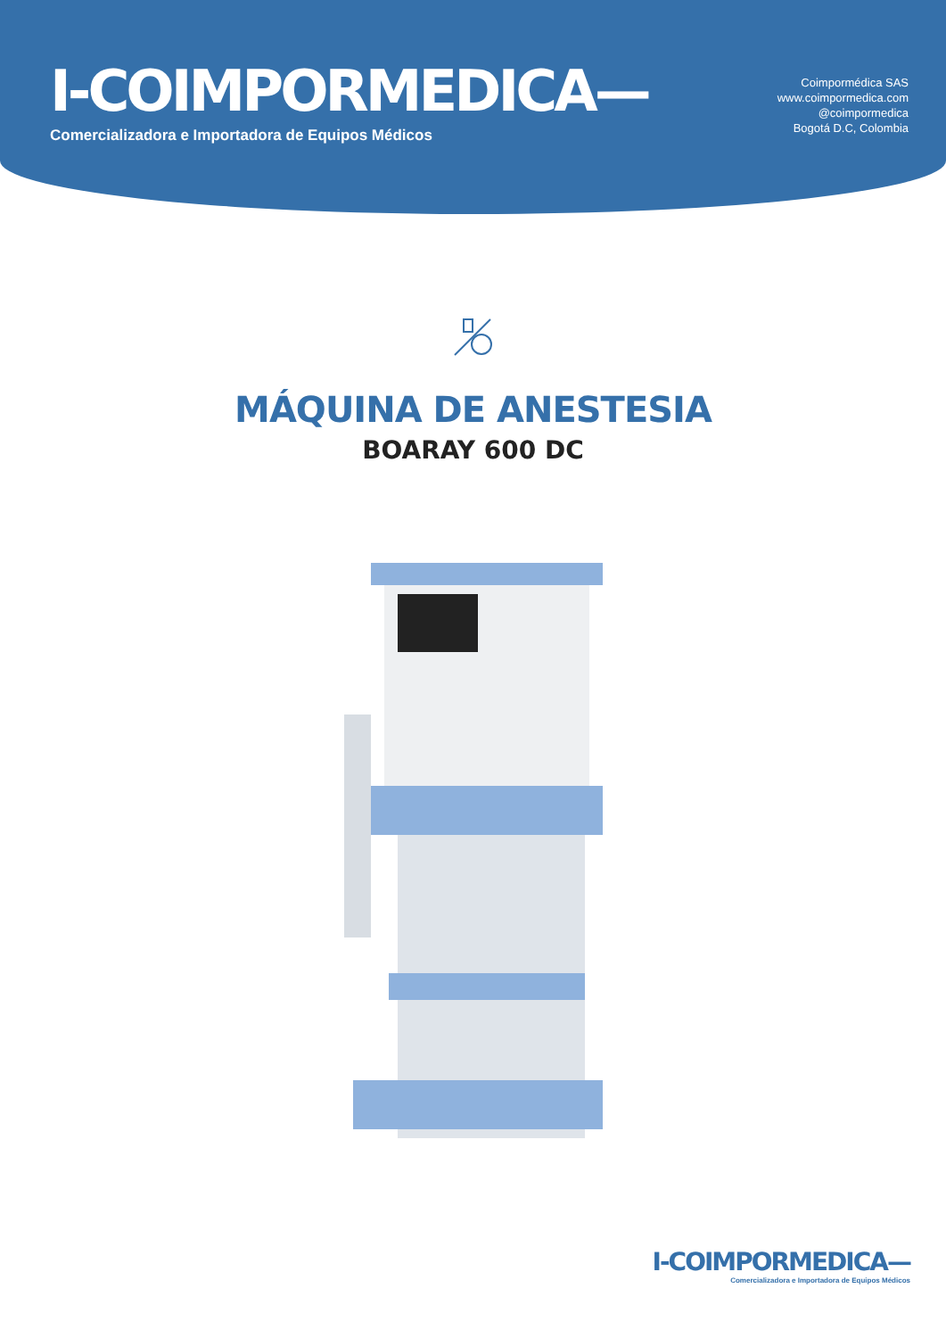I-COIMPORMEDICA—
Comercializadora e Importadora de Equipos Médicos
Coimpormédica SAS
www.coimpormedica.com
@coimpormedica
Bogotá D.C, Colombia
MÁQUINA DE ANESTESIA
BOARAY 600 DC
I-COIMPORMEDICA—
Comercializadora e Importadora de Equipos Médicos